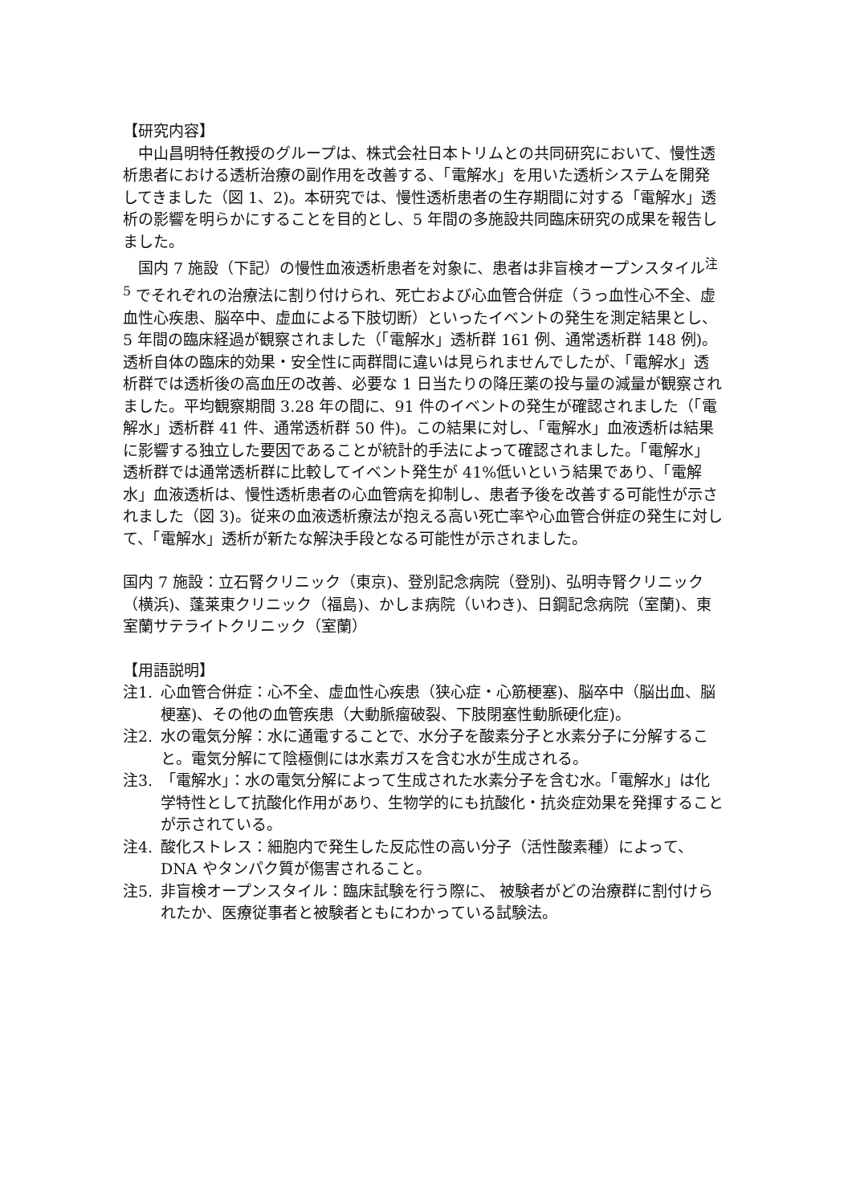【研究内容】
中山昌明特任教授のグループは、株式会社日本トリムとの共同研究において、慢性透析患者における透析治療の副作用を改善する、「電解水」を用いた透析システムを開発してきました（図 1、2)。本研究では、慢性透析患者の生存期間に対する「電解水」透析の影響を明らかにすることを目的とし、5 年間の多施設共同臨床研究の成果を報告しました。
国内 7 施設（下記）の慢性血液透析患者を対象に、患者は非盲検オープンスタイル<sup>注 5</sup> でそれぞれの治療法に割り付けられ、死亡および心血管合併症（うっ血性心不全、虚血性心疾患、脳卒中、虚血による下肢切断）といったイベントの発生を測定結果とし、5 年間の臨床経過が観察されました（「電解水」透析群 161 例、通常透析群 148 例)。透析自体の臨床的効果・安全性に両群間に違いは見られませんでしたが、「電解水」透析群では透析後の高血圧の改善、必要な 1 日当たりの降圧薬の投与量の減量が観察されました。平均観察期間 3.28 年の間に、91 件のイベントの発生が確認されました（「電解水」透析群 41 件、通常透析群 50 件)。この結果に対し、「電解水」血液透析は結果に影響する独立した要因であることが統計的手法によって確認されました。「電解水」透析群では通常透析群に比較してイベント発生が 41%低いという結果であり、「電解水」血液透析は、慢性透析患者の心血管病を抑制し、患者予後を改善する可能性が示されました（図 3)。従来の血液透析療法が抱える高い死亡率や心血管合併症の発生に対して、「電解水」透析が新たな解決手段となる可能性が示されました。
国内 7 施設：立石腎クリニック（東京)、登別記念病院（登別)、弘明寺腎クリニック（横浜)、蓬莱東クリニック（福島)、かしま病院（いわき)、日鋼記念病院（室蘭)、東室蘭サテライトクリニック（室蘭）
【用語説明】
注1. 心血管合併症：心不全、虚血性心疾患（狭心症・心筋梗塞)、脳卒中（脳出血、脳梗塞)、その他の血管疾患（大動脈瘤破裂、下肢閉塞性動脈硬化症)。
注2. 水の電気分解：水に通電することで、水分子を酸素分子と水素分子に分解すること。電気分解にて陰極側には水素ガスを含む水が生成される。
注3. 「電解水」：水の電気分解によって生成された水素分子を含む水。「電解水」は化学特性として抗酸化作用があり、生物学的にも抗酸化・抗炎症効果を発揮することが示されている。
注4. 酸化ストレス：細胞内で発生した反応性の高い分子（活性酸素種）によって、DNA やタンパク質が傷害されること。
注5. 非盲検オープンスタイル：臨床試験を行う際に、 被験者がどの治療群に割付けられたか、医療従事者と被験者ともにわかっている試験法。